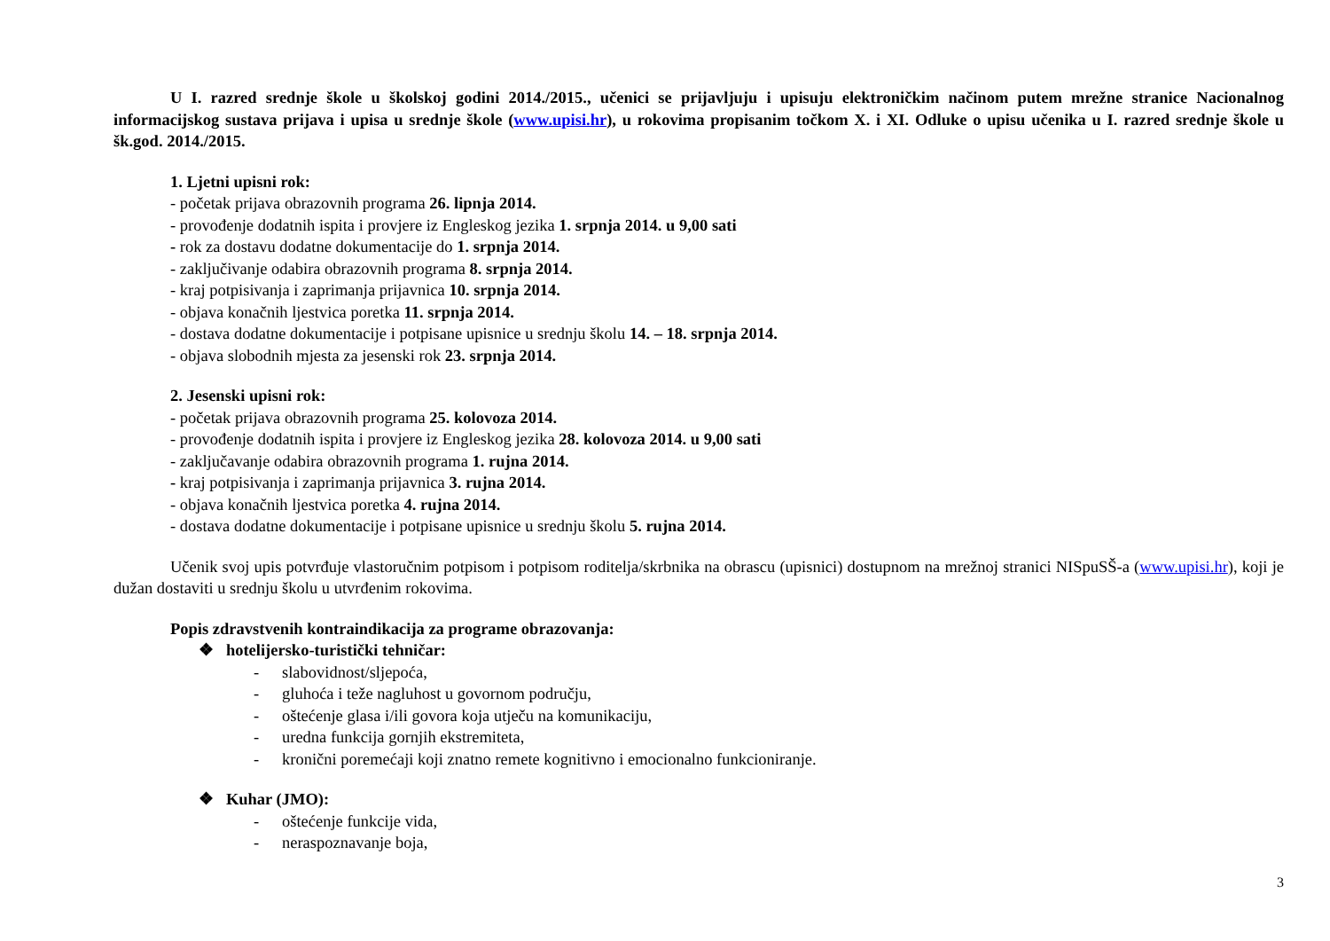U I. razred srednje škole u školskoj godini 2014./2015., učenici se prijavljuju i upisuju elektroničkim načinom putem mrežne stranice Nacionalnog informacijskog sustava prijava i upisa u srednje škole (www.upisi.hr), u rokovima propisanim točkom X. i XI. Odluke o upisu učenika u I. razred srednje škole u šk.god. 2014./2015.
1. Ljetni upisni rok:
- početak prijava obrazovnih programa 26. lipnja 2014.
- provođenje dodatnih ispita i provjere iz Engleskog jezika 1. srpnja 2014. u 9,00 sati
- rok za dostavu dodatne dokumentacije do 1. srpnja 2014.
- zaključivanje odabira obrazovnih programa 8. srpnja 2014.
- kraj potpisivanja i zaprimanja prijavnica 10. srpnja 2014.
- objava konačnih ljestvica poretka 11. srpnja 2014.
- dostava dodatne dokumentacije i potpisane upisnice u srednju školu 14. – 18. srpnja 2014.
- objava slobodnih mjesta za jesenski rok 23. srpnja 2014.
2. Jesenski upisni rok:
- početak prijava obrazovnih programa 25. kolovoza 2014.
- provođenje dodatnih ispita i provjere iz Engleskog jezika 28. kolovoza 2014. u 9,00 sati
- zaključavanje odabira obrazovnih programa 1. rujna 2014.
- kraj potpisivanja i zaprimanja prijavnica 3. rujna 2014.
- objava konačnih ljestvica poretka 4. rujna 2014.
- dostava dodatne dokumentacije i potpisane upisnice u srednju školu 5. rujna 2014.
Učenik svoj upis potvrđuje vlastoručnim potpisom i potpisom roditelja/skrbnika na obrascu (upisnici) dostupnom na mrežnoj stranici NISpuSŠ-a (www.upisi.hr), koji je dužan dostaviti u srednju školu u utvrđenim rokovima.
Popis zdravstvenih kontraindikacija za programe obrazovanja:
❖ hotelijersko-turistički tehničar:
- slabovidnost/sljepoća,
- gluhoća i teže nagluhost u govornom području,
- oštećenje glasa i/ili govora koja utječu na komunikaciju,
- uredna funkcija gornjih ekstremiteta,
- kronični poremećaji koji znatno remete kognitivno i emocionalno funkcioniranje.
❖ Kuhar (JMO):
- oštećenje funkcije vida,
- neraspoznavanje boja,
3